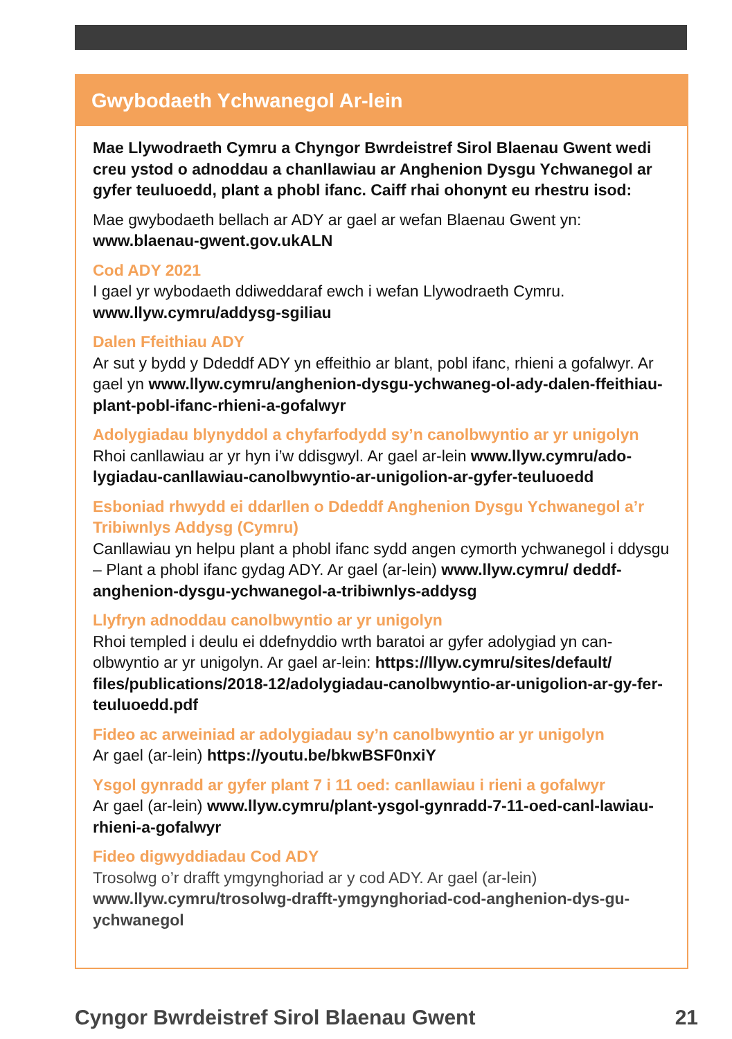Gwybodaeth Ychwanegol Ar-lein
Mae Llywodraeth Cymru a Chyngor Bwrdeistref Sirol Blaenau Gwent wedi creu ystod o adnoddau a chanllawiau ar Anghenion Dysgu Ychwanegol ar gyfer teuluoedd, plant a phobl ifanc. Caiff rhai ohonynt eu rhestru isod:
Mae gwybodaeth bellach ar ADY ar gael ar wefan Blaenau Gwent yn: www.blaenau-gwent.gov.ukALN
Cod ADY 2021
I gael yr wybodaeth ddiweddaraf ewch i wefan Llywodraeth Cymru. www.llyw.cymru/addysg-sgiliau
Dalen Ffeithiau ADY
Ar sut y bydd y Ddeddf ADY yn effeithio ar blant, pobl ifanc, rhieni a gofalwyr. Ar gael yn www.llyw.cymru/anghenion-dysgu-ychwaneg-ol-ady-dalen-ffeithiau-plant-pobl-ifanc-rhieni-a-gofalwyr
Adolygiadau blynyddol a chyfarfodydd sy’n canolbwyntio ar yr unigolyn
Rhoi canllawiau ar yr hyn i’w ddisgwyl. Ar gael ar-lein www.llyw.cymru/ado-lygiadau-canllawiau-canolbwyntio-ar-unigolion-ar-gyfer-teuluoedd
Esboniad rhwydd ei ddarllen o Ddeddf Anghenion Dysgu Ychwanegol a’r Tribiwnlys Addysg (Cymru)
Canllawiau yn helpu plant a phobl ifanc sydd angen cymorth ychwanegol i ddysgu – Plant a phobl ifanc gydag ADY. Ar gael (ar-lein) www.llyw.cymru/ deddf-anghenion-dysgu-ychwanegol-a-tribiwnlys-addysg
Llyfryn adnoddau canolbwyntio ar yr unigolyn
Rhoi templed i deulu ei ddefnyddio wrth baratoi ar gyfer adolygiad yn can-olbwyntio ar yr unigolyn. Ar gael ar-lein: https://llyw.cymru/sites/default/ files/publications/2018-12/adolygiadau-canolbwyntio-ar-unigolion-ar-gy-fer-teuluoedd.pdf
Fideo ac arweiniad ar adolygiadau sy’n canolbwyntio ar yr unigolyn
Ar gael (ar-lein) https://youtu.be/bkwBSF0nxiY
Ysgol gynradd ar gyfer plant 7 i 11 oed: canllawiau i rieni a gofalwyr
Ar gael (ar-lein) www.llyw.cymru/plant-ysgol-gynradd-7-11-oed-canl-lawiau-rhieni-a-gofalwyr
Fideo digwyddiadau Cod ADY
Trosolwg o’r drafft ymgynghoriad ar y cod ADY. Ar gael (ar-lein) www.llyw.cymru/trosolwg-drafft-ymgynghoriad-cod-anghenion-dys-gu-ychwanegol
Cyngor Bwrdeistref Sirol Blaenau Gwent 21